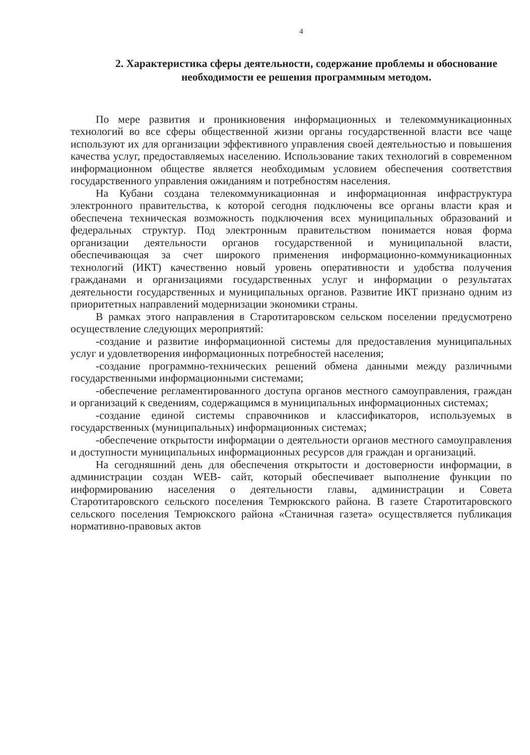4
2. Характеристика сферы деятельности, содержание проблемы и обоснование необходимости ее решения программным методом.
По мере развития и проникновения информационных и телекоммуникационных технологий во все сферы общественной жизни органы государственной власти все чаще используют их для организации эффективного управления своей деятельностью и повышения качества услуг, предоставляемых населению. Использование таких технологий в современном информационном обществе является необходимым условием обеспечения соответствия государственного управления ожиданиям и потребностям населения.
На Кубани создана телекоммуникационная и информационная инфраструктура электронного правительства, к которой сегодня подключены все органы власти края и обеспечена техническая возможность подключения всех муниципальных образований и федеральных структур. Под электронным правительством понимается новая форма организации деятельности органов государственной и муниципальной власти, обеспечивающая за счет широкого применения информационно-коммуникационных технологий (ИКТ) качественно новый уровень оперативности и удобства получения гражданами и организациями государственных услуг и информации о результатах деятельности государственных и муниципальных органов. Развитие ИКТ признано одним из приоритетных направлений модернизации экономики страны.
В рамках этого направления в Старотитаровском сельском поселении предусмотрено осуществление следующих мероприятий:
-создание и развитие информационной системы для предоставления муниципальных услуг и удовлетворения информационных потребностей населения;
-создание программно-технических решений обмена данными между различными государственными информационными системами;
-обеспечение регламентированного доступа органов местного самоуправления, граждан и организаций к сведениям, содержащимся в муниципальных информационных системах;
-создание единой системы справочников и классификаторов, используемых в государственных (муниципальных) информационных системах;
-обеспечение открытости информации о деятельности органов местного самоуправления и доступности муниципальных информационных ресурсов для граждан и организаций.
На сегодняшний день для обеспечения открытости и достоверности информации, в администрации создан WEB- сайт, который обеспечивает выполнение функции по информированию населения о деятельности главы, администрации и Совета Старотитаровского сельского поселения Темрюкского района. В газете Старотитаровского сельского поселения Темрюкского района «Станичная газета» осуществляется публикация нормативно-правовых актов